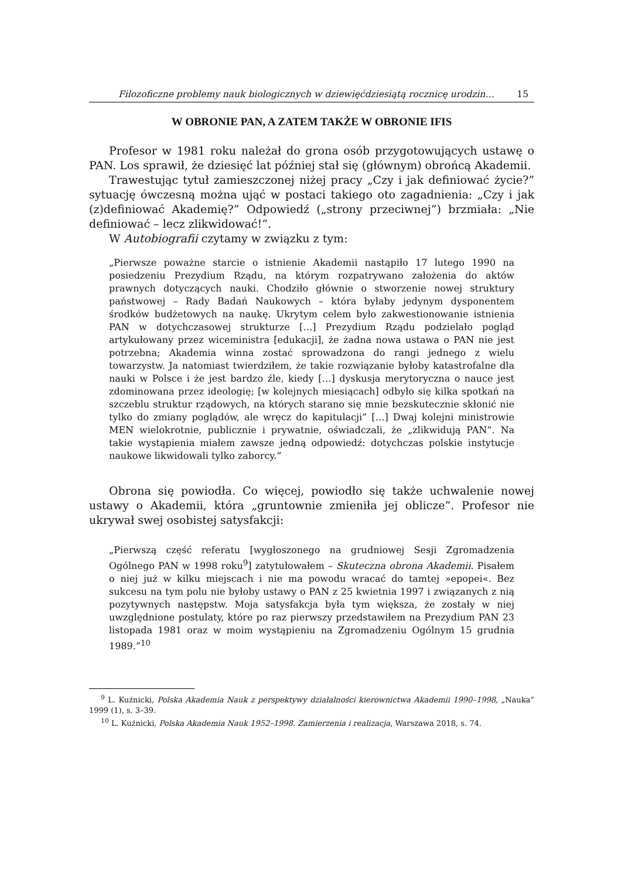Filozoficzne problemy nauk biologicznych w dziewięćdziesiątą rocznicę urodzin… 15
W OBRONIE PAN, A ZATEM TAKŻE W OBRONIE IFIS
Profesor w 1981 roku należał do grona osób przygotowujących ustawę o PAN. Los sprawił, że dziesięć lat później stał się (głównym) obrońcą Akademii.
Trawestując tytuł zamieszczonej niżej pracy „Czy i jak definiować życie?” sytuację ówczesną można ująć w postaci takiego oto zagadnienia: „Czy i jak (z)definiować Akademię?” Odpowiedź („strony przeciwnej”) brzmiała: „Nie definiować – lecz zlikwidować!”.
W Autobiografii czytamy w związku z tym:
„Pierwsze poważne starcie o istnienie Akademii nastąpiło 17 lutego 1990 na posiedzeniu Prezydium Rządu, na którym rozpatrywano założenia do aktów prawnych dotyczących nauki. Chodziło głównie o stworzenie nowej struktury państwowej – Rady Badań Naukowych – która byłaby jedynym dysponentem środków budżetowych na naukę. Ukrytym celem było zakwestionowanie istnienia PAN w dotychczasowej strukturze […] Prezydium Rządu podzielało pogląd artykułowany przez wiceministra [edukacji], że żadna nowa ustawa o PAN nie jest potrzebna; Akademia winna zostać sprowadzona do rangi jednego z wielu towarzystw. Ja natomiast twierdziłem, że takie rozwiązanie byłoby katastrofalne dla nauki w Polsce i że jest bardzo źle, kiedy […] dyskusja merytoryczna o nauce jest zdominowana przez ideologię; [w kolejnych miesiącach] odbyło się kilka spotkań na szczeblu struktur rządowych, na których starano się mnie bezskutecznie skłonić nie tylko do zmiany poglądów, ale wręcz do kapitulacji” […] Dwaj kolejni ministrowie MEN wielokrotnie, publicznie i prywatnie, oświadczali, że „zlikwidują PAN”. Na takie wystąpienia miałem zawsze jedną odpowiedź: dotychczas polskie instytucje naukowe likwidowali tylko zaborcy.”
Obrona się powiodła. Co więcej, powiodło się także uchwalenie nowej ustawy o Akademii, która „gruntownie zmieniła jej oblicze”. Profesor nie ukrywał swej osobistej satysfakcji:
„Pierwszą część referatu [wygłoszonego na grudniowej Sesji Zgromadzenia Ogólnego PAN w 1998 roku<sup>9</sup>] zatytułowałem – Skuteczna obrona Akademii. Pisałem o niej już w kilku miejscach i nie ma powodu wracać do tamtej »epopei«. Bez sukcesu na tym polu nie byłoby ustawy o PAN z 25 kwietnia 1997 i związanych z nią pozytywnych następstw. Moja satysfakcja była tym większa, że zostały w niej uwzględnione postulaty, które po raz pierwszy przedstawiłem na Prezydium PAN 23 listopada 1981 oraz w moim wystąpieniu na Zgromadzeniu Ogólnym 15 grudnia 1989.”<sup>10</sup>
<sup>9</sup> L. Kuźnicki, Polska Akademia Nauk z perspektywy działalności kierownictwa Akademii 1990–1998, „Nauka” 1999 (1), s. 3–39.
<sup>10</sup> L. Kuźnicki, Polska Akademia Nauk 1952–1998. Zamierzenia i realizacja, Warszawa 2018, s. 74.